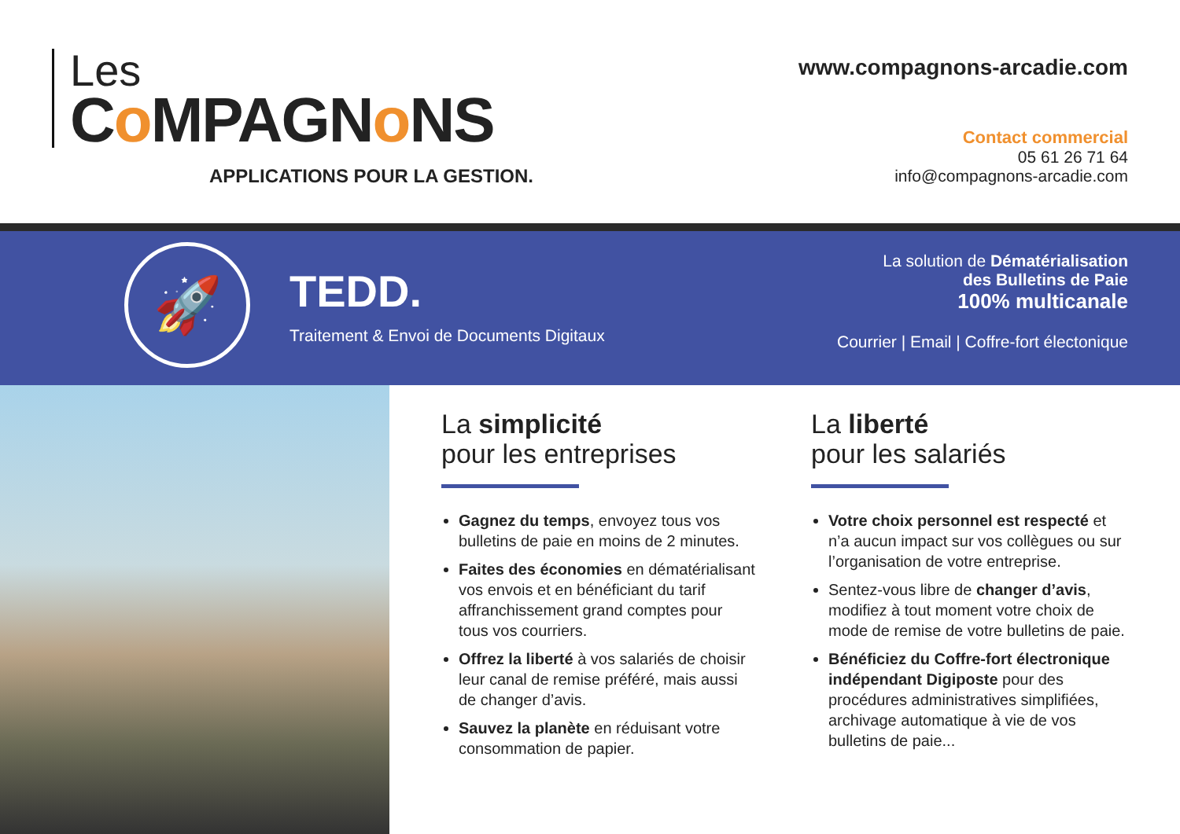Les
Co MPAGNo NS
APPLICATIONS POUR LA GESTION.
www.compagnons-arcadie.com
Contact commercial
05 61 26 71 64
info@compagnons-arcadie.com
🚀
TEDD.
Traitement & Envoi de Documents Digitaux
La solution de Dématérialisation
des Bulletins de Paie
100% multicanale
Courrier | Email | Coffre-fort électonique
La simplicité
pour les entreprises
Gagnez du temps, envoyez tous vos bulletins de paie en moins de 2 minutes.
Faites des économies en dématérialisant vos envois et en bénéficiant du tarif affranchissement grand comptes pour tous vos courriers.
Offrez la liberté à vos salariés de choisir leur canal de remise préféré, mais aussi de changer d’avis.
Sauvez la planète en réduisant votre consommation de papier.
La liberté
pour les salariés
Votre choix personnel est respecté et n’a aucun impact sur vos collègues ou sur l’organisation de votre entreprise.
Sentez-vous libre de changer d’avis, modifiez à tout moment votre choix de mode de remise de votre bulletins de paie.
Bénéficiez du Coffre-fort électronique indépendant Digiposte pour des procédures administratives simplifiées, archivage automatique à vie de vos bulletins de paie...